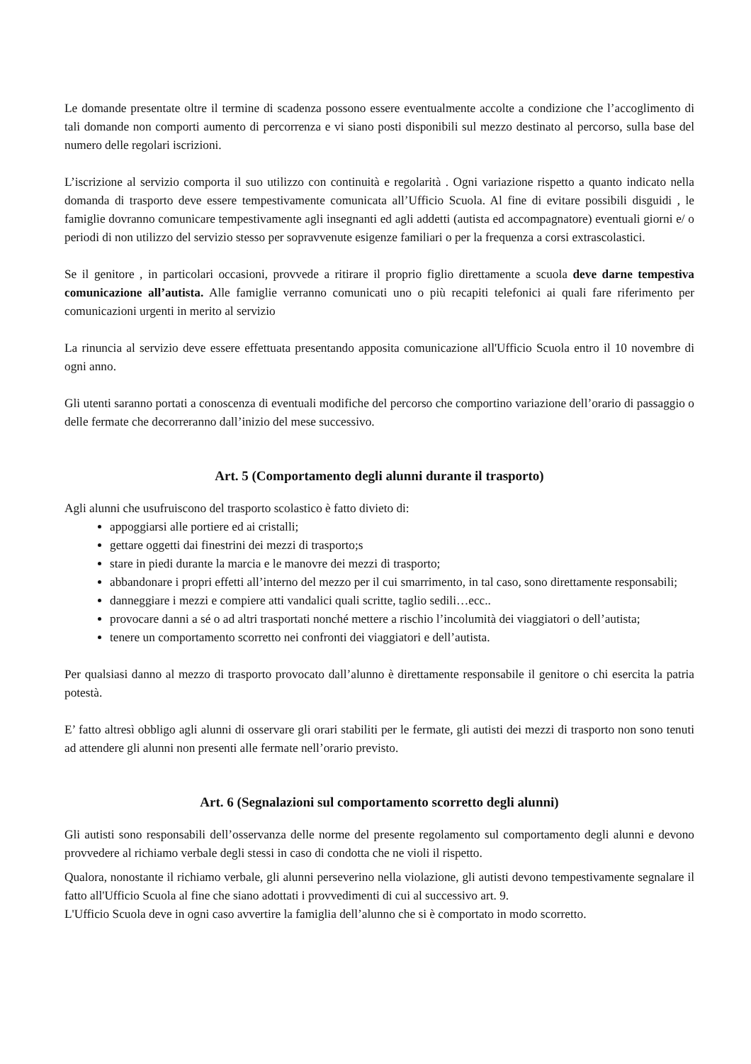Le domande presentate oltre il termine di scadenza possono essere eventualmente accolte a condizione che l’accoglimento di tali domande non comporti aumento di percorrenza e vi siano posti disponibili sul mezzo destinato al percorso, sulla base del numero delle regolari iscrizioni.
L’iscrizione al servizio comporta il suo utilizzo con continuità e regolarità . Ogni variazione rispetto a quanto indicato nella domanda di trasporto deve essere tempestivamente comunicata all’Ufficio Scuola. Al fine di evitare possibili disguidi , le famiglie dovranno comunicare tempestivamente agli insegnanti ed agli addetti (autista ed accompagnatore) eventuali giorni e/ o periodi di non utilizzo del servizio stesso per sopravvenute esigenze familiari o per la frequenza a corsi extrascolastici.
Se il genitore , in particolari occasioni, provvede a ritirare il proprio figlio direttamente a scuola deve darne tempestiva comunicazione all’autista. Alle famiglie verranno comunicati uno o più recapiti telefonici ai quali fare riferimento per comunicazioni urgenti in merito al servizio
La rinuncia al servizio deve essere effettuata presentando apposita comunicazione all'Ufficio Scuola entro il 10 novembre di ogni anno.
Gli utenti saranno portati a conoscenza di eventuali modifiche del percorso che comportino variazione dell’orario di passaggio o delle fermate che decorreranno dall’inizio del mese successivo.
Art. 5 (Comportamento degli alunni durante il trasporto)
Agli alunni che usufruiscono del trasporto scolastico è fatto divieto di:
appoggiarsi alle portiere ed ai cristalli;
gettare oggetti dai finestrini dei mezzi di trasporto;s
stare in piedi durante la marcia e le manovre dei mezzi di trasporto;
abbandonare i propri effetti all’interno del mezzo per il cui smarrimento, in tal caso, sono direttamente responsabili;
danneggiare i mezzi e compiere atti vandalici quali scritte, taglio sedili…ecc..
provocare danni a sé o ad altri trasportati nonché mettere a rischio l’incolumità dei viaggiatori o dell’autista;
tenere un comportamento scorretto nei confronti dei viaggiatori e dell’autista.
Per qualsiasi danno al mezzo di trasporto provocato dall’alunno è direttamente responsabile il genitore o chi esercita la patria potestà.
E’ fatto altresì obbligo agli alunni di osservare gli orari stabiliti per le fermate, gli autisti dei mezzi di trasporto non sono tenuti ad attendere gli alunni non presenti alle fermate nell’orario previsto.
Art. 6 (Segnalazioni sul comportamento scorretto degli alunni)
Gli autisti sono responsabili dell’osservanza delle norme del presente regolamento sul comportamento degli alunni e devono provvedere al richiamo verbale degli stessi in caso di condotta che ne violi il rispetto.
Qualora, nonostante il richiamo verbale, gli alunni perseverino nella violazione, gli autisti devono tempestivamente segnalare il fatto all'Ufficio Scuola al fine che siano adottati i provvedimenti di cui al successivo art. 9.
L'Ufficio Scuola deve in ogni caso avvertire la famiglia dell’alunno che si è comportato in modo scorretto.